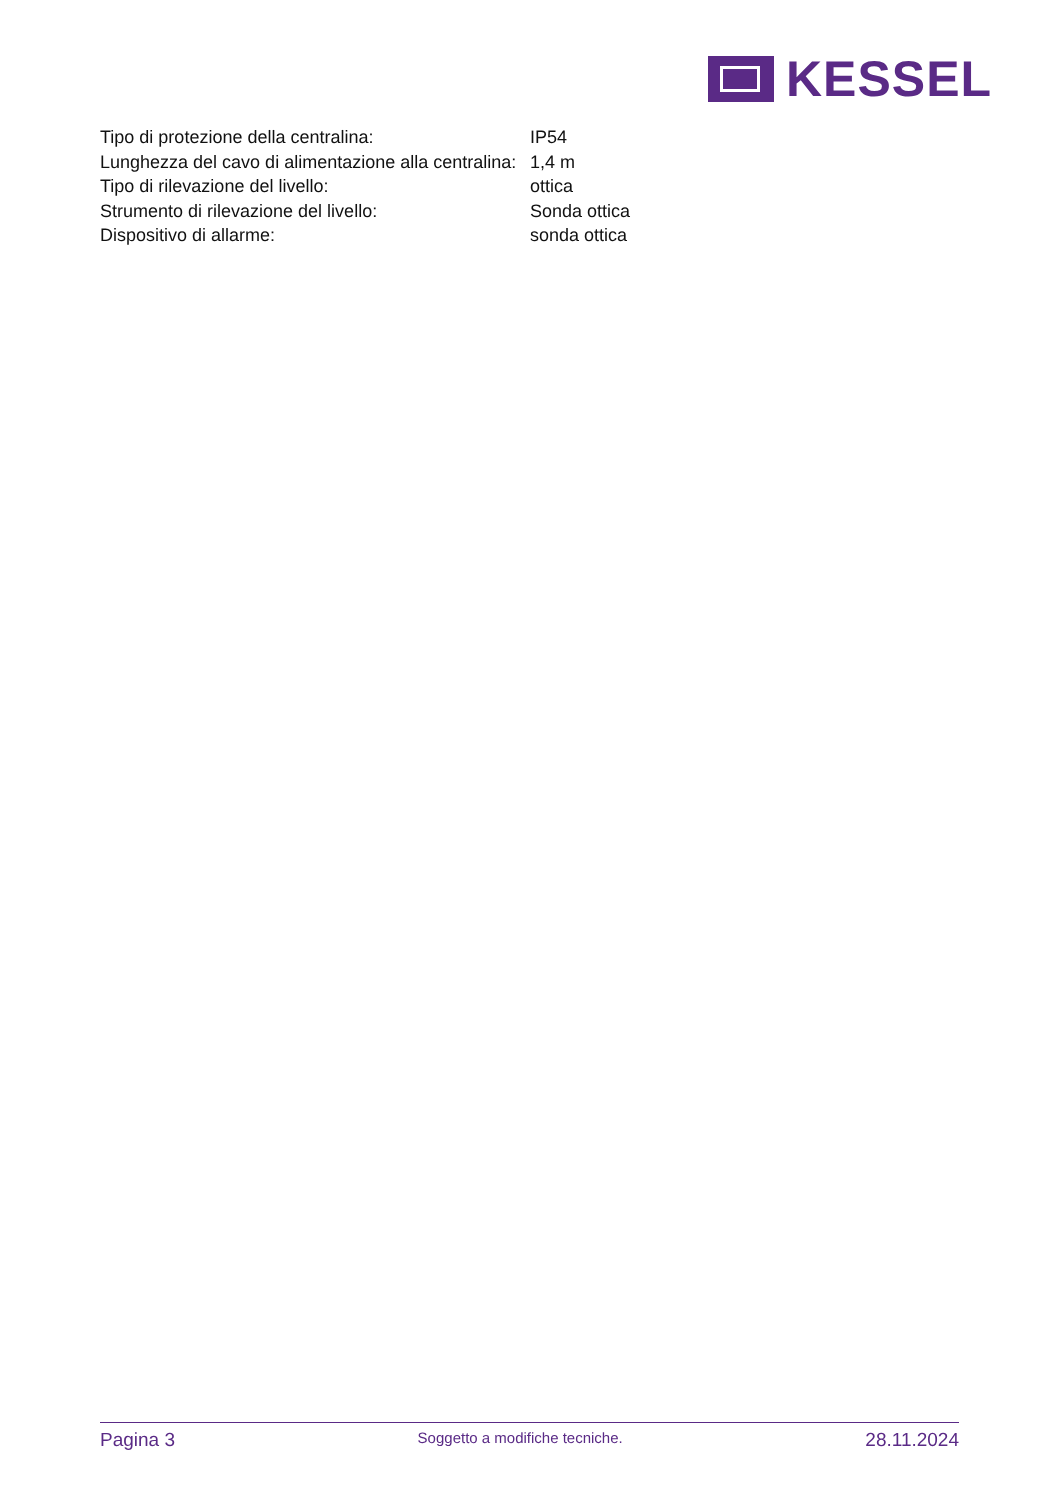KESSEL
| Tipo di protezione della centralina: | IP54 |
| Lunghezza del cavo di alimentazione alla centralina: | 1,4 m |
| Tipo di rilevazione del livello: | ottica |
| Strumento di rilevazione del livello: | Sonda ottica |
| Dispositivo di allarme: | sonda ottica |
Pagina 3 Soggetto a modifiche tecniche. 28.11.2024